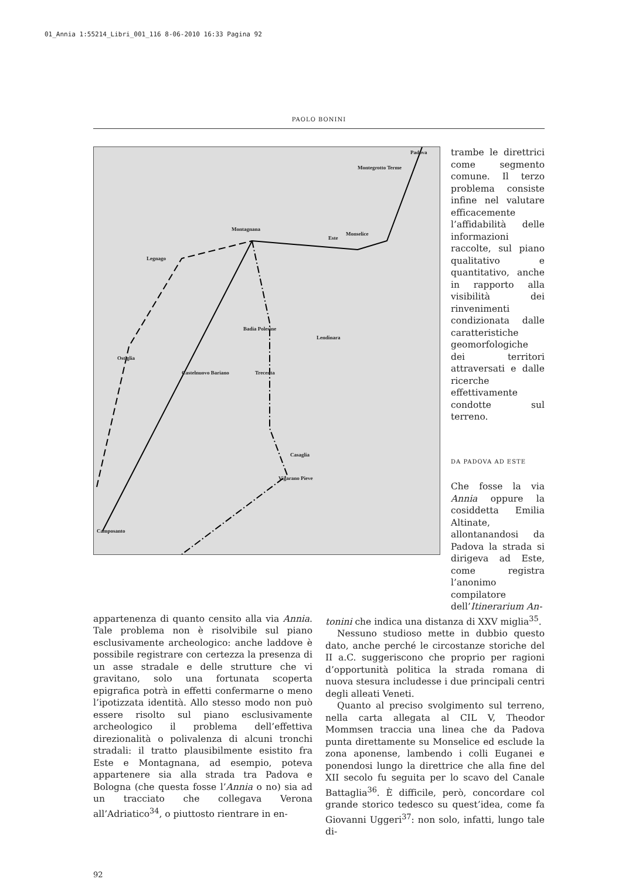01_Annia 1:55214_Libri_001_116 8-06-2010 16:33 Pagina 92
PAOLO BONINI
Padova
Montegrotto Terme
Montagnana
Este
Monselice
Legnago
Badia Polesine
Lendinara
Ostiglia
Castelnuovo Bariano Trecenta
Casaglia
Vigarano Pieve
Camposanto
trambe le direttrici come segmento comune. Il terzo problema consiste infine nel valutare efficacemente l’affidabilità delle informazioni raccolte, sul piano qualitativo e quantitativo, anche in rapporto alla visibilità dei rinvenimenti condizionata dalle caratteristiche geomorfologiche dei territori attraversati e dalle ricerche effettivamente condotte sul terreno.
DA PADOVA AD ESTE
Che fosse la via Annia oppure la cosiddetta Emilia Altinate, allontanandosi da Padova la strada si dirigeva ad Este, come registra l’anonimo compilatore dell’Itinerarium An-
appartenenza di quanto censito alla via Annia. Tale problema non è risolvibile sul piano esclusivamente archeologico: anche laddove è possibile registrare con certezza la presenza di un asse stradale e delle strutture che vi gravitano, solo una fortunata scoperta epigrafica potrà in effetti confermarne o meno l’ipotizzata identità. Allo stesso modo non può essere risolto sul piano esclusivamente archeologico il problema dell’effettiva direzionalità o polivalenza di alcuni tronchi stradali: il tratto plausibilmente esistito fra Este e Montagnana, ad esempio, poteva appartenere sia alla strada tra Padova e Bologna (che questa fosse l’Annia o no) sia ad un tracciato che collegava Verona all’Adriatico<sup>34</sup>, o piuttosto rientrare in en-
tonini che indica una distanza di XXV miglia<sup>35</sup>.
Nessuno studioso mette in dubbio questo dato, anche perché le circostanze storiche del II a.C. suggeriscono che proprio per ragioni d’opportunità politica la strada romana di nuova stesura includesse i due principali centri degli alleati Veneti.
Quanto al preciso svolgimento sul terreno, nella carta allegata al CIL V, Theodor Mommsen traccia una linea che da Padova punta direttamente su Monselice ed esclude la zona aponense, lambendo i colli Euganei e ponendosi lungo la direttrice che alla fine del XII secolo fu seguita per lo scavo del Canale Battaglia<sup>36</sup>. È difficile, però, concordare col grande storico tedesco su quest’idea, come fa Giovanni Uggeri<sup>37</sup>: non solo, infatti, lungo tale di-
92